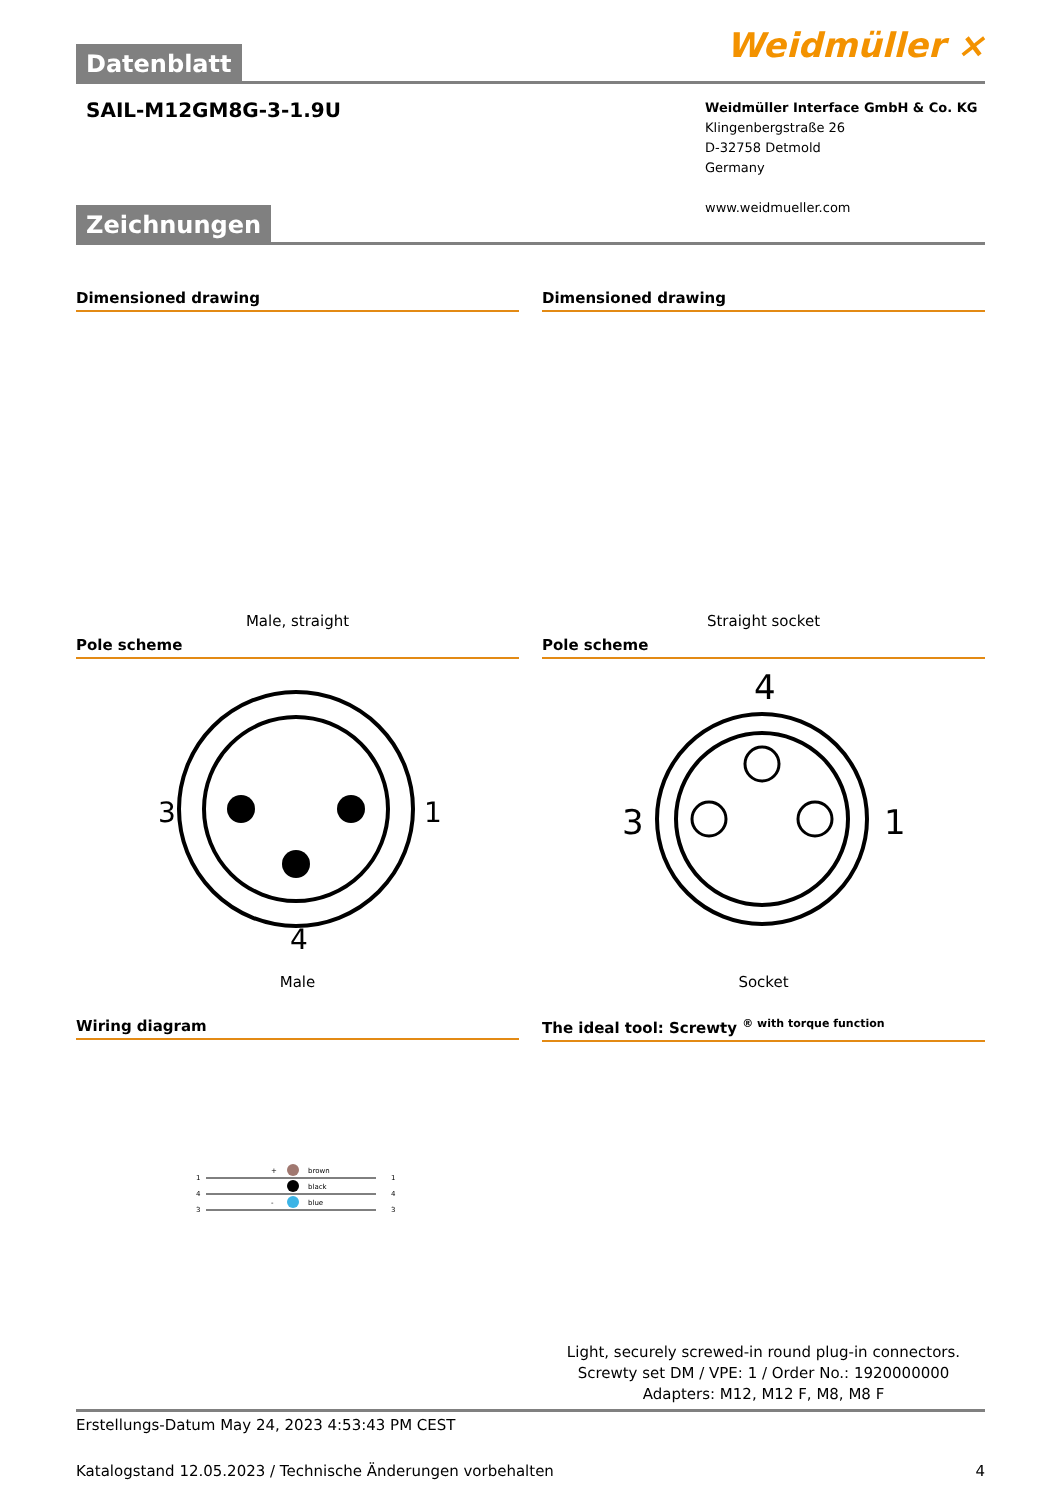Datenblatt
Weidmüller ⨯
SAIL-M12GM8G-3-1.9U
Weidmüller Interface GmbH & Co. KG
Klingenbergstraße 26
D-32758 Detmold
Germany
www.weidmueller.com
Zeichnungen
Dimensioned drawing
Male, straight
Dimensioned drawing
Straight socket
Pole scheme
3
1
4
Male
Pole scheme
4
3
1
Socket
Wiring diagram
1
4
3
brown
black
blue
+
-
1
4
3
The ideal tool: Screwty <sup>® with torque function</sup>
Light, securely screwed-in round plug-in connectors. Screwty set DM / VPE: 1 / Order No.: 1920000000 Adapters: M12, M12 F, M8, M8 F
Erstellungs-Datum May 24, 2023 4:53:43 PM CEST
Katalogstand 12.05.2023 / Technische Änderungen vorbehalten 4